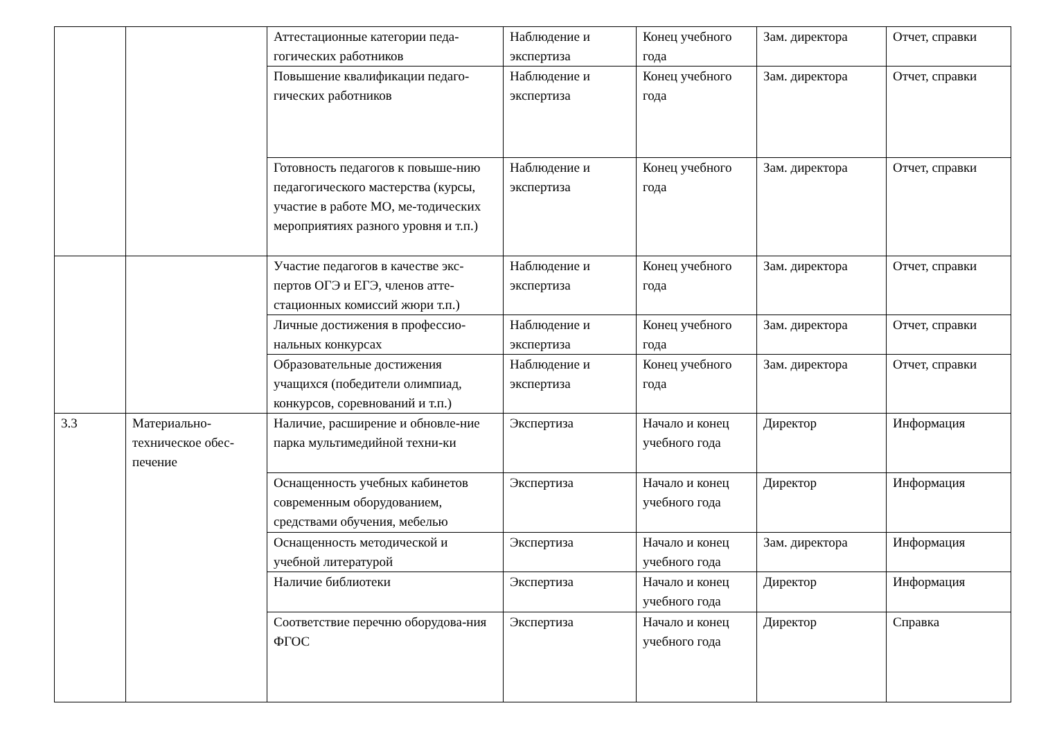| | | Аттестационные категории педа-гогических работников | Наблюдение и экспертиза | Конец учебного года | Зам. директора | Отчет, справки |
| | | Повышение квалификации педаго-гических работников | Наблюдение и экспертиза | Конец учебного года | Зам. директора | Отчет, справки |
| | | Готовность педагогов к повыше-нию педагогического мастерства (курсы, участие в работе МО, ме-тодических мероприятиях разного уровня и т.п.) | Наблюдение и экспертиза | Конец учебного года | Зам. директора | Отчет, справки |
| | | Участие педагогов в качестве экс-пертов ОГЭ и ЕГЭ, членов атте-стационных комиссий жюри т.п.) | Наблюдение и экспертиза | Конец учебного года | Зам. директора | Отчет, справки |
| | | Личные достижения в профессио-нальных конкурсах | Наблюдение и экспертиза | Конец учебного года | Зам. директора | Отчет, справки |
| | | Образовательные достижения учащихся (победители олимпиад, конкурсов, соревнований и т.п.) | Наблюдение и экспертиза | Конец учебного года | Зам. директора | Отчет, справки |
| 3.3 | Материально-техническое обес-печение | Наличие, расширение и обновле-ние парка мультимедийной техни-ки | Экспертиза | Начало и конец учебного года | Директор | Информация |
| | | Оснащенность учебных кабинетов современным оборудованием, средствами обучения, мебелью | Экспертиза | Начало и конец учебного года | Директор | Информация |
| | | Оснащенность методической и учебной литературой | Экспертиза | Начало и конец учебного года | Зам. директора | Информация |
| | | Наличие библиотеки | Экспертиза | Начало и конец учебного года | Директор | Информация |
| | | Соответствие перечню оборудова-ния ФГОС | Экспертиза | Начало и конец учебного года | Директор | Справка |